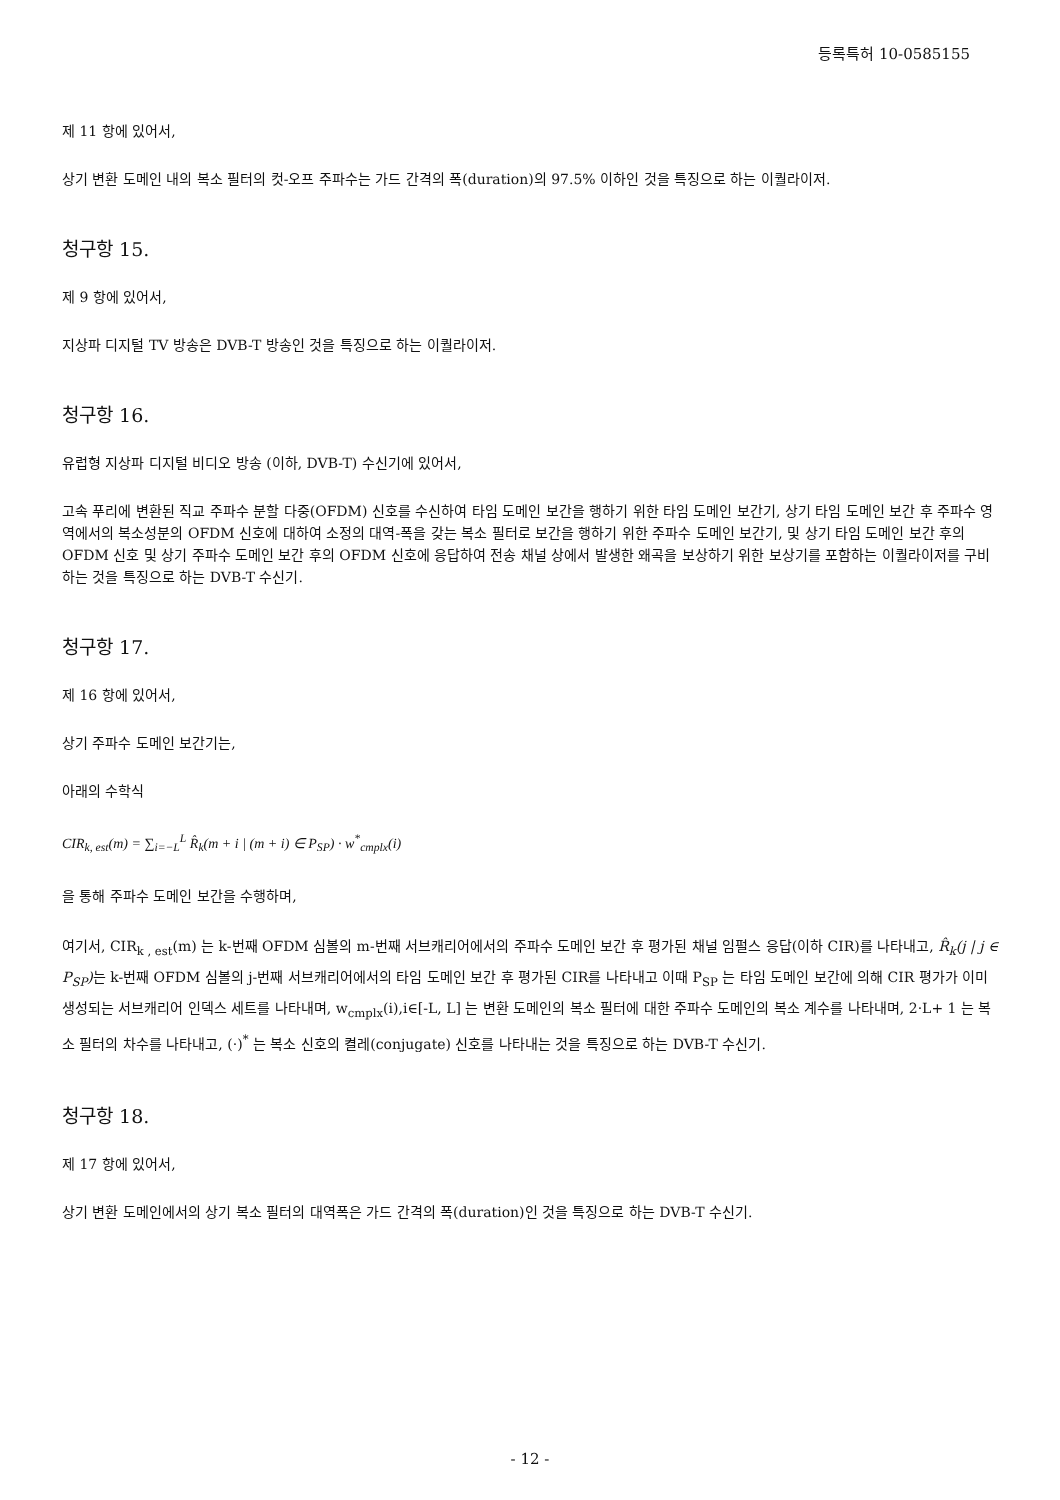등록특허 10-0585155
제 11 항에 있어서,
상기 변환 도메인 내의 복소 필터의 컷-오프 주파수는 가드 간격의 폭(duration)의 97.5% 이하인 것을 특징으로 하는 이퀄라이저.
청구항 15.
제 9 항에 있어서,
지상파 디지털 TV 방송은 DVB-T 방송인 것을 특징으로 하는 이퀄라이저.
청구항 16.
유럽형 지상파 디지털 비디오 방송 (이하, DVB-T) 수신기에 있어서,
고속 푸리에 변환된 직교 주파수 분할 다중(OFDM) 신호를 수신하여 타임 도메인 보간을 행하기 위한 타임 도메인 보간기, 상기 타임 도메인 보간 후 주파수 영역에서의 복소성분의 OFDM 신호에 대하여 소정의 대역-폭을 갖는 복소 필터로 보간을 행하기 위한 주파수 도메인 보간기, 및 상기 타임 도메인 보간 후의 OFDM 신호 및 상기 주파수 도메인 보간 후의 OFDM 신호에 응답하여 전송 채널 상에서 발생한 왜곡을 보상하기 위한 보상기를 포함하는 이퀄라이저를 구비하는 것을 특징으로 하는 DVB-T 수신기.
청구항 17.
제 16 항에 있어서,
상기 주파수 도메인 보간기는,
아래의 수학식
CIR<sub>k, est</sub>(m) = ∑<sub>i=−L</sub><sup>L</sup> R̂<sub>k</sub>(m + i | (m + i) ∈ P<sub>SP</sub>) · w<sup>*</sup><sub>cmplx</sub>(i)
을 통해 주파수 도메인 보간을 수행하며,
여기서, CIR<sub>k , est</sub>(m) 는 k-번째 OFDM 심볼의 m-번째 서브캐리어에서의 주파수 도메인 보간 후 평가된 채널 임펄스 응답(이하 CIR)를 나타내고, R̂<sub>k</sub>(j | j ∈ P<sub>SP</sub>) 는 k-번째 OFDM 심볼의 j-번째 서브캐리어에서의 타임 도메인 보간 후 평가된 CIR를 나타내고 이때 P<sub>SP</sub> 는 타임 도메인 보간에 의해 CIR 평가가 이미 생성되는 서브캐리어 인덱스 세트를 나타내며, w<sub>cmplx</sub>(i),i∈[-L, L] 는 변환 도메인의 복소 필터에 대한 주파수 도메인의 복소 계수를 나타내며, 2·L+ 1 는 복소 필터의 차수를 나타내고, (·)<sup>*</sup> 는 복소 신호의 켤레(conjugate) 신호를 나타내는 것을 특징으로 하는 DVB-T 수신기.
청구항 18.
제 17 항에 있어서,
상기 변환 도메인에서의 상기 복소 필터의 대역폭은 가드 간격의 폭(duration)인 것을 특징으로 하는 DVB-T 수신기.
- 12 -